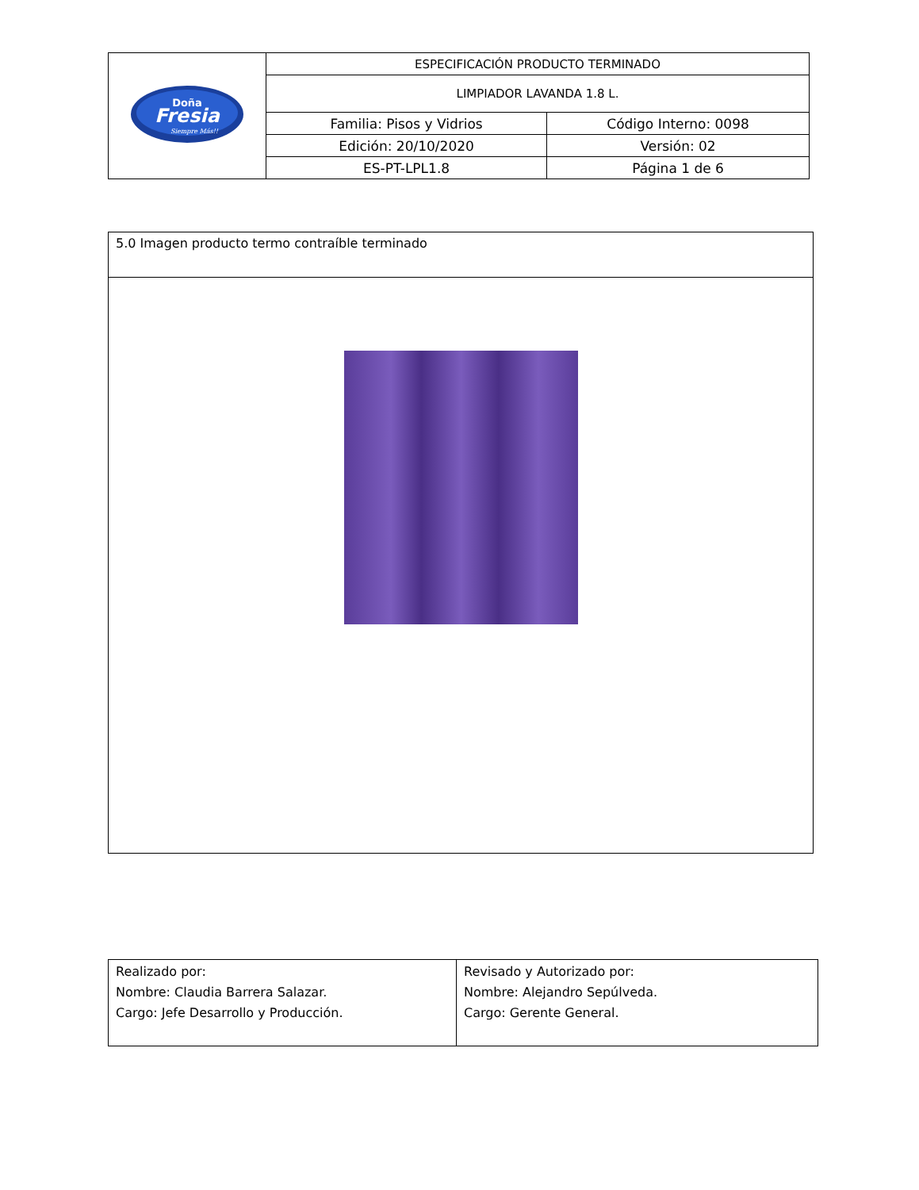| Doña Fresia Siempre Más!! | ESPECIFICACIÓN PRODUCTO TERMINADO | |
| | LIMPIADOR LAVANDA 1.8 L. | |
| | Familia: Pisos y Vidrios | Código Interno: 0098 |
| | Edición: 20/10/2020 | Versión: 02 |
| | ES-PT-LPL1.8 | Página 1 de 6 |
| 5.0 Imagen producto termo contraíble terminado |
| Realizado por: Nombre: Claudia Barrera Salazar. Cargo: Jefe Desarrollo y Producción. | Revisado y Autorizado por: Nombre: Alejandro Sepúlveda. Cargo: Gerente General. |